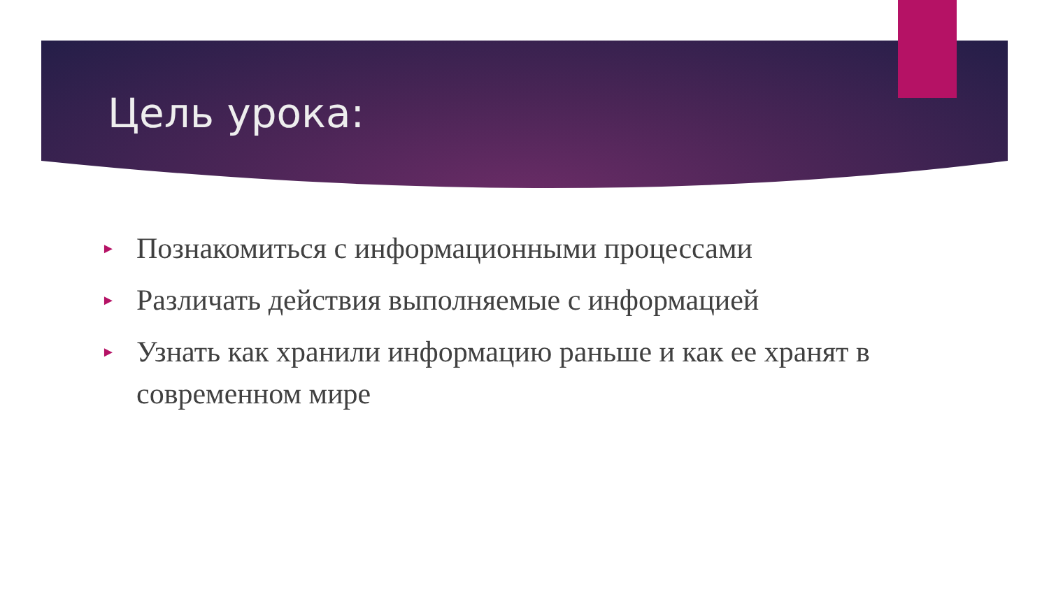Цель урока:
► Познакомиться с информационными процессами
► Различать действия выполняемые с информацией
► Узнать как хранили информацию раньше и как ее хранят в современном мире